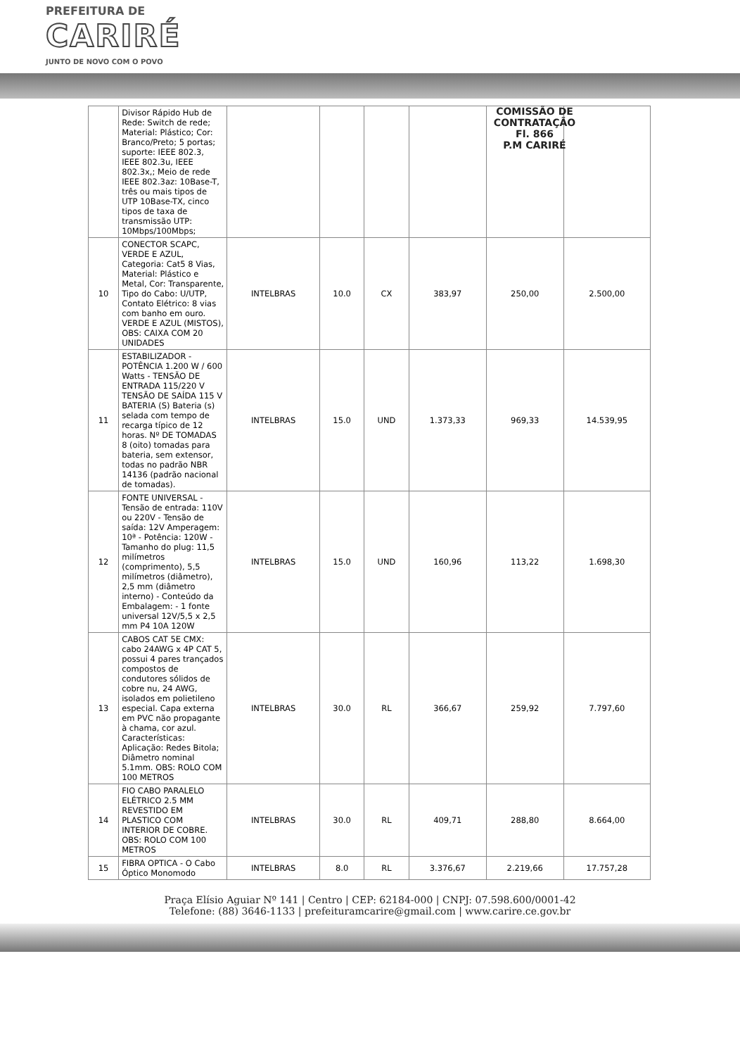PREFEITURA DE
CARIRÉ
JUNTO DE NOVO COM O POVO
COMISSÃO DE CONTRATAÇÃO
Fl. 866
P.M CARIRÉ
| | Divisor Rápido Hub de Rede: Switch de rede; Material: Plástico; Cor: Branco/Preto; 5 portas; suporte: IEEE 802.3, IEEE 802.3u, IEEE 802.3x,; Meio de rede IEEE 802.3az: 10Base-T, três ou mais tipos de UTP 10Base-TX, cinco tipos de taxa de transmissão UTP: 10Mbps/100Mbps; | | | | | | |
| 10 | CONECTOR SCAPC, VERDE E AZUL, Categoria: Cat5 8 Vias, Material: Plástico e Metal, Cor: Transparente, Tipo do Cabo: U/UTP, Contato Elétrico: 8 vias com banho em ouro. VERDE E AZUL (MISTOS), OBS: CAIXA COM 20 UNIDADES | INTELBRAS | 10.0 | CX | 383,97 | 250,00 | 2.500,00 |
| 11 | ESTABILIZADOR - POTÊNCIA 1.200 W / 600 Watts - TENSÃO DE ENTRADA 115/220 V TENSÃO DE SAÍDA 115 V BATERIA (S) Bateria (s) selada com tempo de recarga típico de 12 horas. Nº DE TOMADAS 8 (oito) tomadas para bateria, sem extensor, todas no padrão NBR 14136 (padrão nacional de tomadas). | INTELBRAS | 15.0 | UND | 1.373,33 | 969,33 | 14.539,95 |
| 12 | FONTE UNIVERSAL - Tensão de entrada: 110V ou 220V - Tensão de saída: 12V Amperagem: 10ª - Potência: 120W - Tamanho do plug: 11,5 milímetros (comprimento), 5,5 milímetros (diâmetro), 2,5 mm (diâmetro interno) - Conteúdo da Embalagem: - 1 fonte universal 12V/5,5 x 2,5 mm P4 10A 120W | INTELBRAS | 15.0 | UND | 160,96 | 113,22 | 1.698,30 |
| 13 | CABOS CAT 5E CMX: cabo 24AWG x 4P CAT 5, possui 4 pares trançados compostos de condutores sólidos de cobre nu, 24 AWG, isolados em polietileno especial. Capa externa em PVC não propagante à chama, cor azul. Características: Aplicação: Redes Bitola; Diâmetro nominal 5.1mm. OBS: ROLO COM 100 METROS | INTELBRAS | 30.0 | RL | 366,67 | 259,92 | 7.797,60 |
| 14 | FIO CABO PARALELO ELÉTRICO 2.5 MM REVESTIDO EM PLASTICO COM INTERIOR DE COBRE. OBS: ROLO COM 100 METROS | INTELBRAS | 30.0 | RL | 409,71 | 288,80 | 8.664,00 |
| 15 | FIBRA OPTICA - O Cabo Óptico Monomodo | INTELBRAS | 8.0 | RL | 3.376,67 | 2.219,66 | 17.757,28 |
Praça Elísio Aguiar Nº 141 | Centro | CEP: 62184-000 | CNPJ: 07.598.600/0001-42
Telefone: (88) 3646-1133 | prefeituramcarire@gmail.com | www.carire.ce.gov.br